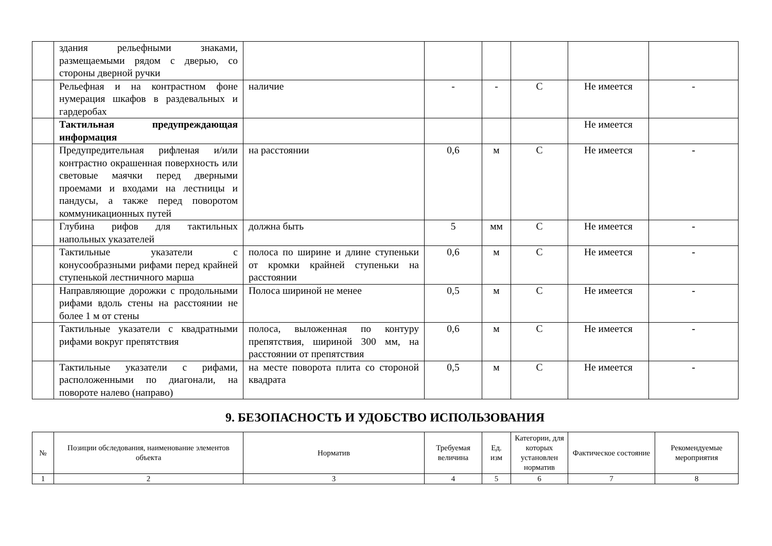| | здания рельефными знаками, размещаемыми рядом с дверью, со стороны дверной ручки | | | | | | |
| | Рельефная и на контрастном фоне нумерация шкафов в раздевальных и гардеробах | наличие | - | - | С | Не имеется | - |
| | Тактильная предупреждающая информация | | | | | Не имеется | |
| | Предупредительная рифленая и/или контрастно окрашенная поверхность или световые маячки перед дверными проемами и входами на лестницы и пандусы, а также перед поворотом коммуникационных путей | на расстоянии | 0,6 | м | С | Не имеется | - |
| | Глубина рифов для тактильных напольных указателей | должна быть | 5 | мм | С | Не имеется | - |
| | Тактильные указатели с конусообразными рифами перед крайней ступенькой лестничного марша | полоса по ширине и длине ступеньки от кромки крайней ступеньки на расстоянии | 0,6 | м | С | Не имеется | - |
| | Направляющие дорожки с продольными рифами вдоль стены на расстоянии не более 1 м от стены | Полоса шириной не менее | 0,5 | м | С | Не имеется | - |
| | Тактильные указатели с квадратными рифами вокруг препятствия | полоса, выложенная по контуру препятствия, шириной 300 мм, на расстоянии от препятствия | 0,6 | м | С | Не имеется | - |
| | Тактильные указатели с рифами, расположенными по диагонали, на повороте налево (направо) | на месте поворота плита со стороной квадрата | 0,5 | м | С | Не имеется | - |
9. БЕЗОПАСНОСТЬ И УДОБСТВО ИСПОЛЬЗОВАНИЯ
| № | Позиции обследования, наименование элементов объекта | Норматив | Требуемая величина | Ед. изм | Категории, для которых установлен норматив | Фактическое состояние | Рекомендуемые мероприятия |
| --- | --- | --- | --- | --- | --- | --- | --- |
| 1 | 2 | 3 | 4 | 5 | 6 | 7 | 8 |